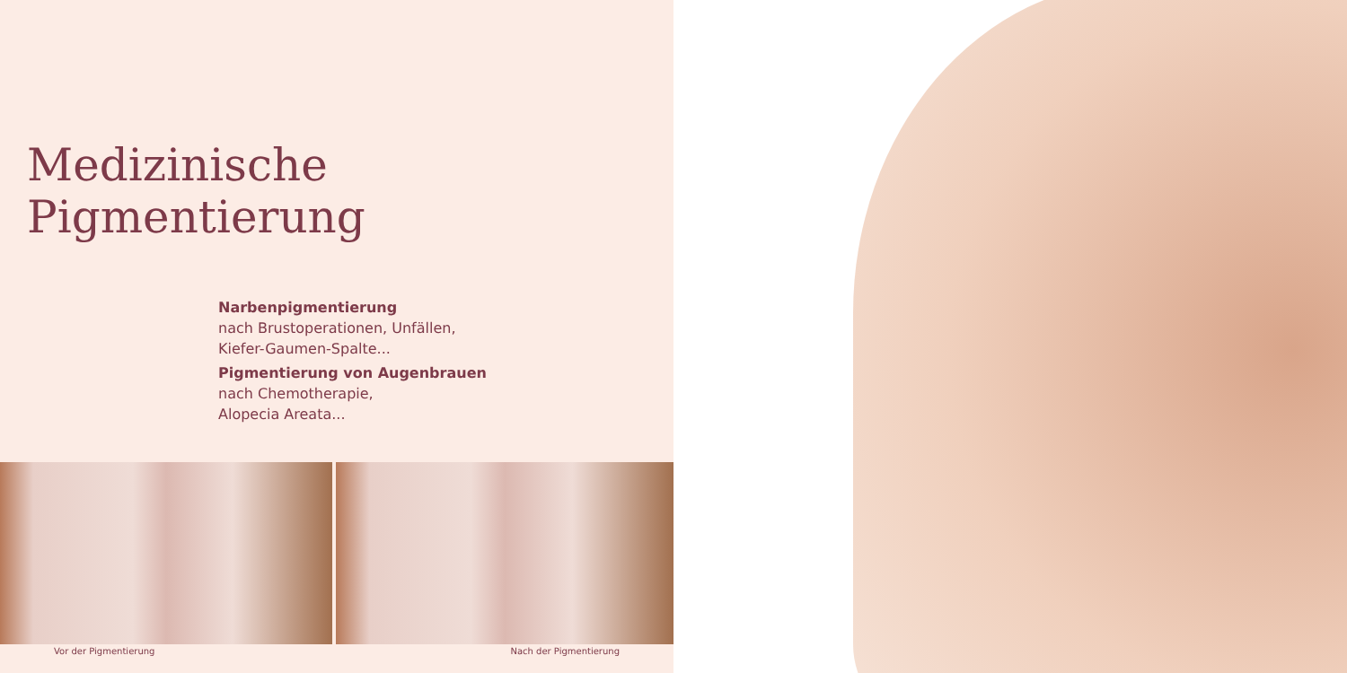Medizinische Pigmentierung
Narbenpigmentierung
nach Brustoperationen, Unfällen,
Kiefer-Gaumen-Spalte...
Pigmentierung von Augenbrauen
nach Chemotherapie,
Alopecia Areata...
Vor der Pigmentierung Nach der Pigmentierung